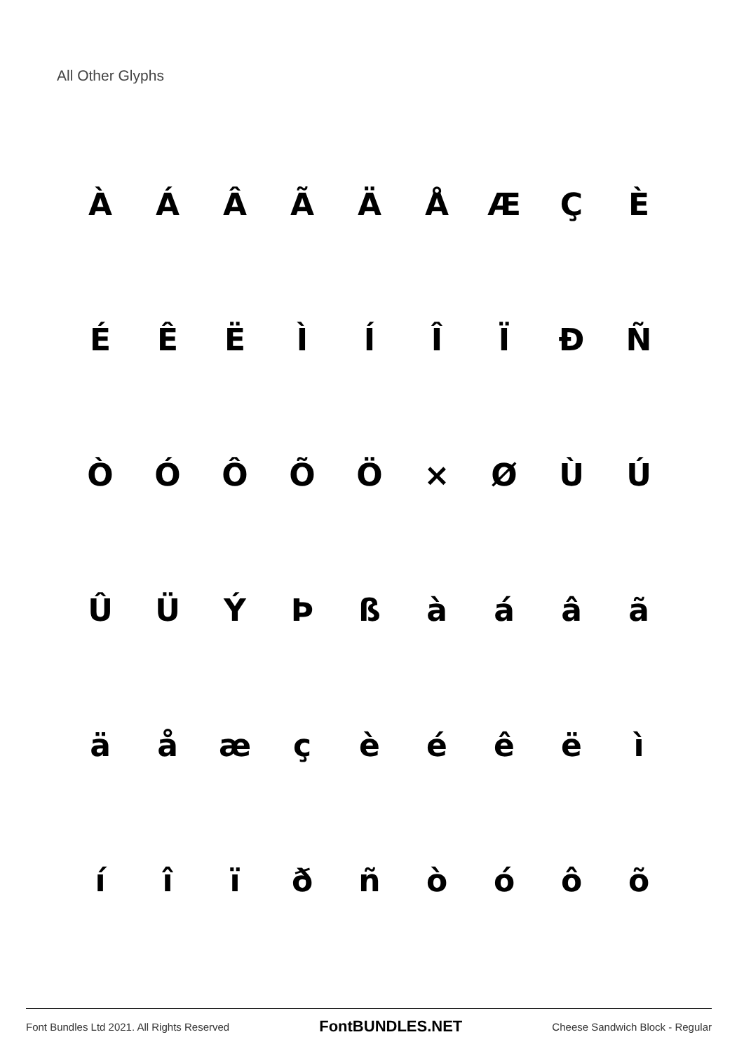All Other Glyphs
ÀÁÂÃÄÅÆÇÈ
ÉÊËÌÍÎÏÐÑ
ÒÓÔÕÖ × ØÙÚ
ÛÜÝÞßàáâã
äåæçèéêëì
íîïðñòóôõ
Font Bundles Ltd 2021. All Rights Reserved FontBUNDLES.NET Cheese Sandwich Block - Regular